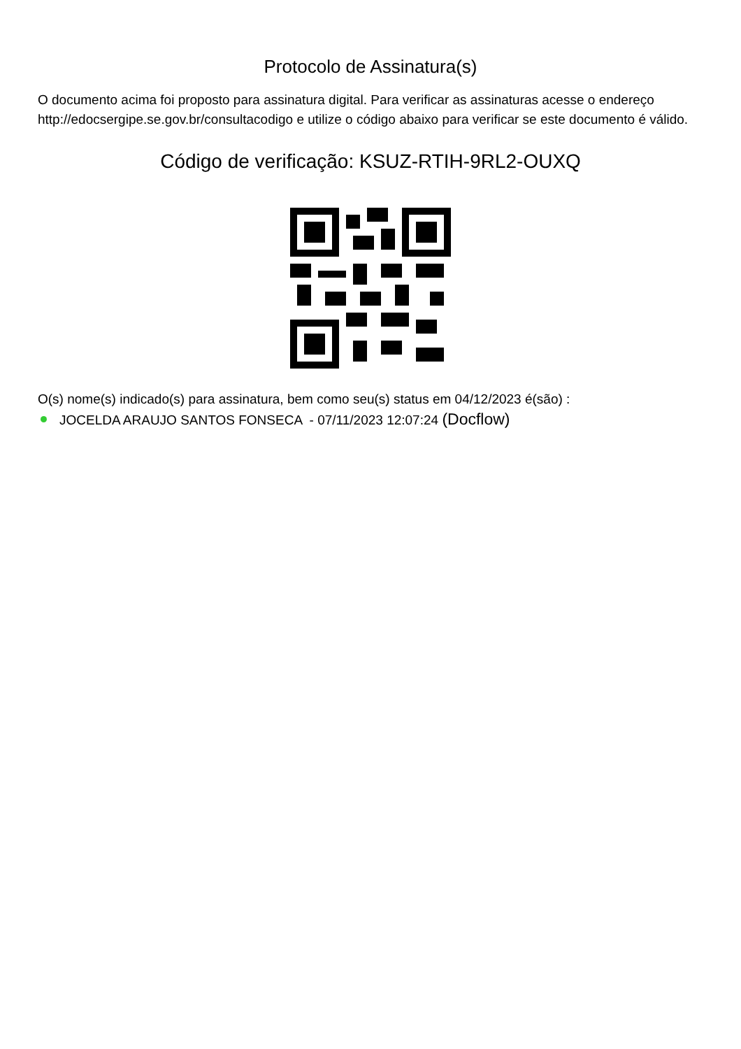Protocolo de Assinatura(s)
O documento acima foi proposto para assinatura digital. Para verificar as assinaturas acesse o endereço http://edocsergipe.se.gov.br/consultacodigo e utilize o código abaixo para verificar se este documento é válido.
Código de verificação: KSUZ-RTIH-9RL2-OUXQ
O(s) nome(s) indicado(s) para assinatura, bem como seu(s) status em 04/12/2023 é(são) :
JOCELDA ARAUJO SANTOS FONSECA - 07/11/2023 12:07:24 (Docflow)